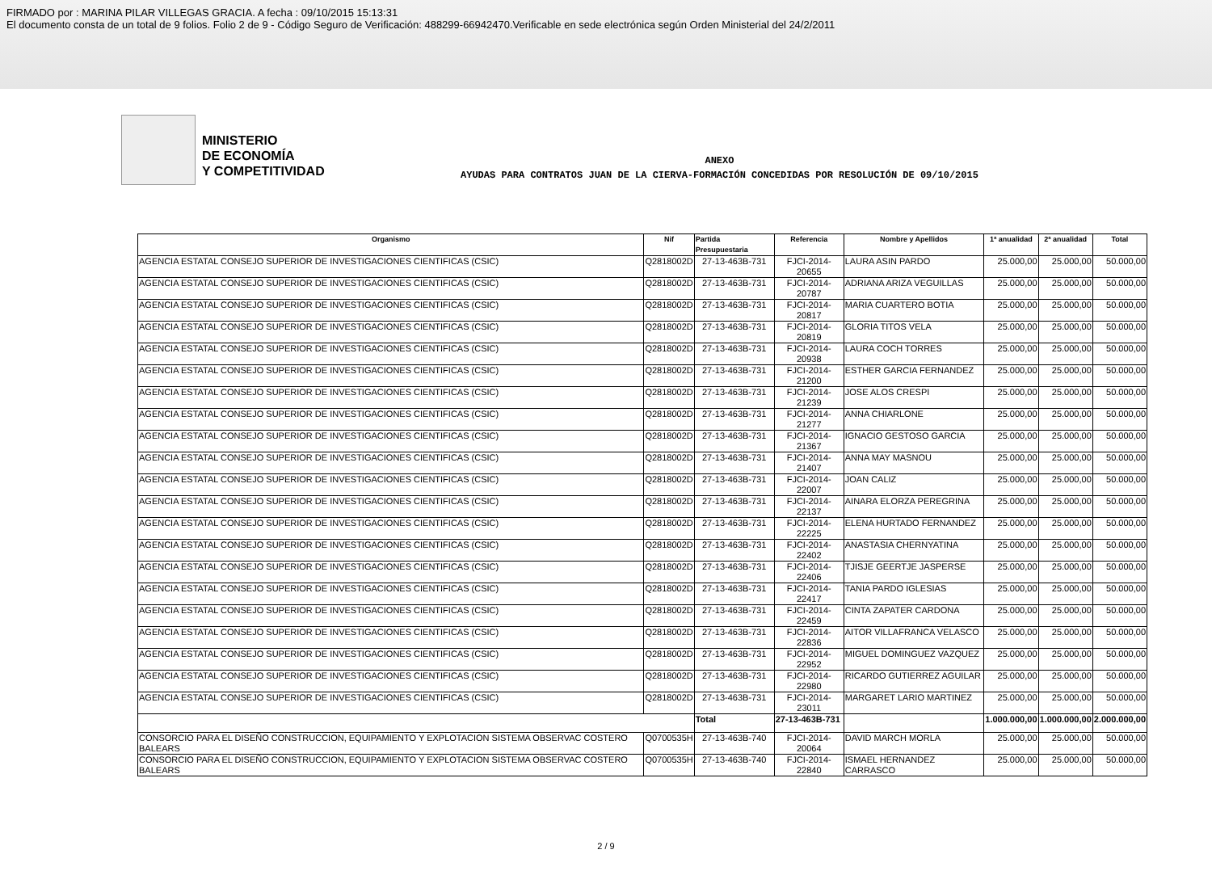FIRMADO por : MARINA PILAR VILLEGAS GRACIA. A fecha : 09/10/2015 15:13:31
El documento consta de un total de 9 folios. Folio 2 de 9 - Código Seguro de Verificación: 488299-66942470.Verificable en sede electrónica según Orden Ministerial del 24/2/2011
MINISTERIO
DE ECONOMÍA
Y COMPETITIVIDAD
ANEXO
AYUDAS PARA CONTRATOS JUAN DE LA CIERVA-FORMACIÓN CONCEDIDAS POR RESOLUCIÓN DE 09/10/2015
| Organismo | Nif | Partida Presupuestaria | Referencia | Nombre y Apellidos | 1ª anualidad | 2ª anualidad | Total |
| --- | --- | --- | --- | --- | --- | --- | --- |
| AGENCIA ESTATAL CONSEJO SUPERIOR DE INVESTIGACIONES CIENTIFICAS (CSIC) | Q2818002D | 27-13-463B-731 | FJCI-2014-20655 | LAURA ASIN PARDO | 25.000,00 | 25.000,00 | 50.000,00 |
| AGENCIA ESTATAL CONSEJO SUPERIOR DE INVESTIGACIONES CIENTIFICAS (CSIC) | Q2818002D | 27-13-463B-731 | FJCI-2014-20787 | ADRIANA ARIZA VEGUILLAS | 25.000,00 | 25.000,00 | 50.000,00 |
| AGENCIA ESTATAL CONSEJO SUPERIOR DE INVESTIGACIONES CIENTIFICAS (CSIC) | Q2818002D | 27-13-463B-731 | FJCI-2014-20817 | MARIA CUARTERO BOTIA | 25.000,00 | 25.000,00 | 50.000,00 |
| AGENCIA ESTATAL CONSEJO SUPERIOR DE INVESTIGACIONES CIENTIFICAS (CSIC) | Q2818002D | 27-13-463B-731 | FJCI-2014-20819 | GLORIA TITOS VELA | 25.000,00 | 25.000,00 | 50.000,00 |
| AGENCIA ESTATAL CONSEJO SUPERIOR DE INVESTIGACIONES CIENTIFICAS (CSIC) | Q2818002D | 27-13-463B-731 | FJCI-2014-20938 | LAURA COCH TORRES | 25.000,00 | 25.000,00 | 50.000,00 |
| AGENCIA ESTATAL CONSEJO SUPERIOR DE INVESTIGACIONES CIENTIFICAS (CSIC) | Q2818002D | 27-13-463B-731 | FJCI-2014-21200 | ESTHER GARCIA FERNANDEZ | 25.000,00 | 25.000,00 | 50.000,00 |
| AGENCIA ESTATAL CONSEJO SUPERIOR DE INVESTIGACIONES CIENTIFICAS (CSIC) | Q2818002D | 27-13-463B-731 | FJCI-2014-21239 | JOSE ALOS CRESPI | 25.000,00 | 25.000,00 | 50.000,00 |
| AGENCIA ESTATAL CONSEJO SUPERIOR DE INVESTIGACIONES CIENTIFICAS (CSIC) | Q2818002D | 27-13-463B-731 | FJCI-2014-21277 | ANNA CHIARLONE | 25.000,00 | 25.000,00 | 50.000,00 |
| AGENCIA ESTATAL CONSEJO SUPERIOR DE INVESTIGACIONES CIENTIFICAS (CSIC) | Q2818002D | 27-13-463B-731 | FJCI-2014-21367 | IGNACIO GESTOSO GARCIA | 25.000,00 | 25.000,00 | 50.000,00 |
| AGENCIA ESTATAL CONSEJO SUPERIOR DE INVESTIGACIONES CIENTIFICAS (CSIC) | Q2818002D | 27-13-463B-731 | FJCI-2014-21407 | ANNA MAY MASNOU | 25.000,00 | 25.000,00 | 50.000,00 |
| AGENCIA ESTATAL CONSEJO SUPERIOR DE INVESTIGACIONES CIENTIFICAS (CSIC) | Q2818002D | 27-13-463B-731 | FJCI-2014-22007 | JOAN CALIZ | 25.000,00 | 25.000,00 | 50.000,00 |
| AGENCIA ESTATAL CONSEJO SUPERIOR DE INVESTIGACIONES CIENTIFICAS (CSIC) | Q2818002D | 27-13-463B-731 | FJCI-2014-22137 | AINARA ELORZA PEREGRINA | 25.000,00 | 25.000,00 | 50.000,00 |
| AGENCIA ESTATAL CONSEJO SUPERIOR DE INVESTIGACIONES CIENTIFICAS (CSIC) | Q2818002D | 27-13-463B-731 | FJCI-2014-22225 | ELENA HURTADO FERNANDEZ | 25.000,00 | 25.000,00 | 50.000,00 |
| AGENCIA ESTATAL CONSEJO SUPERIOR DE INVESTIGACIONES CIENTIFICAS (CSIC) | Q2818002D | 27-13-463B-731 | FJCI-2014-22402 | ANASTASIA CHERNYATINA | 25.000,00 | 25.000,00 | 50.000,00 |
| AGENCIA ESTATAL CONSEJO SUPERIOR DE INVESTIGACIONES CIENTIFICAS (CSIC) | Q2818002D | 27-13-463B-731 | FJCI-2014-22406 | TJISJE GEERTJE JASPERSE | 25.000,00 | 25.000,00 | 50.000,00 |
| AGENCIA ESTATAL CONSEJO SUPERIOR DE INVESTIGACIONES CIENTIFICAS (CSIC) | Q2818002D | 27-13-463B-731 | FJCI-2014-22417 | TANIA PARDO IGLESIAS | 25.000,00 | 25.000,00 | 50.000,00 |
| AGENCIA ESTATAL CONSEJO SUPERIOR DE INVESTIGACIONES CIENTIFICAS (CSIC) | Q2818002D | 27-13-463B-731 | FJCI-2014-22459 | CINTA ZAPATER CARDONA | 25.000,00 | 25.000,00 | 50.000,00 |
| AGENCIA ESTATAL CONSEJO SUPERIOR DE INVESTIGACIONES CIENTIFICAS (CSIC) | Q2818002D | 27-13-463B-731 | FJCI-2014-22836 | AITOR VILLAFRANCA VELASCO | 25.000,00 | 25.000,00 | 50.000,00 |
| AGENCIA ESTATAL CONSEJO SUPERIOR DE INVESTIGACIONES CIENTIFICAS (CSIC) | Q2818002D | 27-13-463B-731 | FJCI-2014-22952 | MIGUEL DOMINGUEZ VAZQUEZ | 25.000,00 | 25.000,00 | 50.000,00 |
| AGENCIA ESTATAL CONSEJO SUPERIOR DE INVESTIGACIONES CIENTIFICAS (CSIC) | Q2818002D | 27-13-463B-731 | FJCI-2014-22980 | RICARDO GUTIERREZ AGUILAR | 25.000,00 | 25.000,00 | 50.000,00 |
| AGENCIA ESTATAL CONSEJO SUPERIOR DE INVESTIGACIONES CIENTIFICAS (CSIC) | Q2818002D | 27-13-463B-731 | FJCI-2014-23011 | MARGARET LARIO MARTINEZ | 25.000,00 | 25.000,00 | 50.000,00 |
| | | Total | 27-13-463B-731 | | 1.000.000,00 | 1.000.000,00 | 2.000.000,00 |
| CONSORCIO PARA EL DISEÑO CONSTRUCCION, EQUIPAMIENTO Y EXPLOTACION SISTEMA OBSERVAC COSTERO BALEARS | Q0700535H | 27-13-463B-740 | FJCI-2014-20064 | DAVID MARCH MORLA | 25.000,00 | 25.000,00 | 50.000,00 |
| CONSORCIO PARA EL DISEÑO CONSTRUCCION, EQUIPAMIENTO Y EXPLOTACION SISTEMA OBSERVAC COSTERO BALEARS | Q0700535H | 27-13-463B-740 | FJCI-2014-22840 | ISMAEL HERNANDEZ CARRASCO | 25.000,00 | 25.000,00 | 50.000,00 |
2 / 9